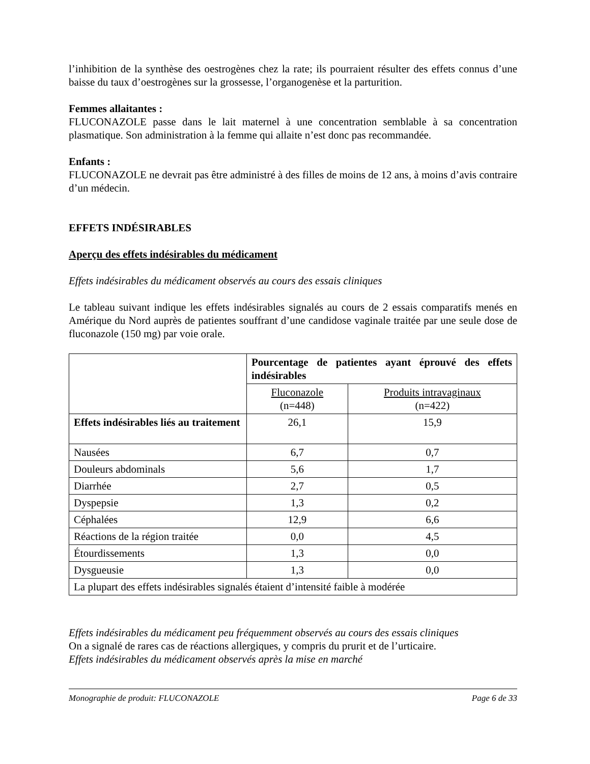l’inhibition de la synthèse des oestrogènes chez la rate; ils pourraient résulter des effets connus d’une baisse du taux d’oestrogènes sur la grossesse, l’organogenèse et la parturition.
Femmes allaitantes :
FLUCONAZOLE passe dans le lait maternel à une concentration semblable à sa concentration plasmatique. Son administration à la femme qui allaite n’est donc pas recommandée.
Enfants :
FLUCONAZOLE ne devrait pas être administré à des filles de moins de 12 ans, à moins d’avis contraire d’un médecin.
EFFETS INDÉSIRABLES
Aperçu des effets indésirables du médicament
Effets indésirables du médicament observés au cours des essais cliniques
Le tableau suivant indique les effets indésirables signalés au cours de 2 essais comparatifs menés en Amérique du Nord auprès de patientes souffrant d’une candidose vaginale traitée par une seule dose de fluconazole (150 mg) par voie orale.
| | Pourcentage de patientes ayant éprouvé des effets indésirables | |
| --- | --- | --- |
| | Fluconazole (n=448) | Produits intravaginaux (n=422) |
| Effets indésirables liés au traitement | 26,1 | 15,9 |
| Nausées | 6,7 | 0,7 |
| Douleurs abdominals | 5,6 | 1,7 |
| Diarrhée | 2,7 | 0,5 |
| Dyspepsie | 1,3 | 0,2 |
| Céphalées | 12,9 | 6,6 |
| Réactions de la région traitée | 0,0 | 4,5 |
| Étourdissements | 1,3 | 0,0 |
| Dysgueusie | 1,3 | 0,0 |
| La plupart des effets indésirables signalés étaient d’intensité faible à modérée | | |
Effets indésirables du médicament peu fréquemment observés au cours des essais cliniques
On a signalé de rares cas de réactions allergiques, y compris du prurit et de l’urticaire.
Effets indésirables du médicament observés après la mise en marché
Monographie de produit: FLUCONAZOLE Page 6 de 33